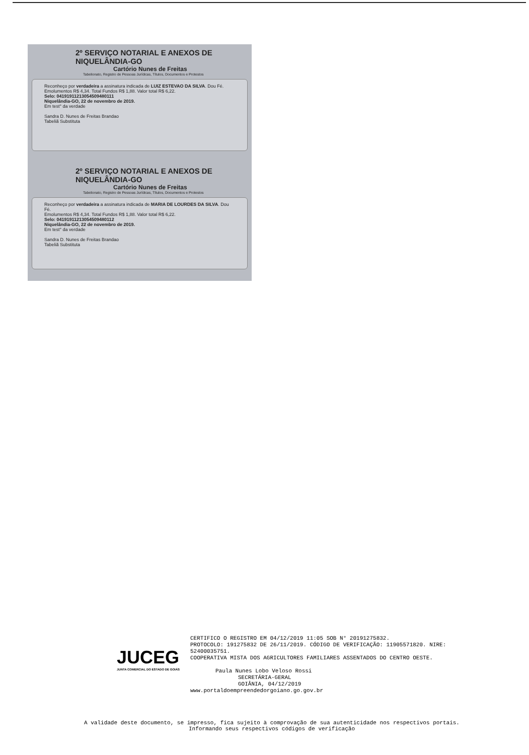2º SERVIÇO NOTARIAL E ANEXOS DE NIQUELÂNDIA-GO
Cartório Nunes de Freitas
Tabelionato, Registro de Pessoas Jurídicas, Títulos, Documentos e Protestos
Reconheço por verdadeira a assinatura indicada de LUIZ ESTEVAO DA SILVA. Dou Fé.
Emolumentos R$ 4,34. Total Fundos R$ 1,88. Valor total R$ 6,22.
Selo: 04191911213054509480111
Niquelândia-GO, 22 de novembro de 2019.
Em test° da verdade
Sandra D. Nunes de Freitas Brandao
Tabeliã Substituta
2º SERVIÇO NOTARIAL E ANEXOS DE NIQUELÂNDIA-GO
Cartório Nunes de Freitas
Tabelionato, Registro de Pessoas Jurídicas, Títulos, Documentos e Protestos
Reconheço por verdadeira a assinatura indicada de MARIA DE LOURDES DA SILVA. Dou Fé.
Emolumentos R$ 4,34. Total Fundos R$ 1,88. Valor total R$ 6,22.
Selo: 04191911213054509480112
Niquelândia-GO, 22 de novembro de 2019.
Em test° da verdade
Sandra D. Nunes de Freitas Brandao
Tabeliã Substituta
JUCEG
JUNTA COMERCIAL DO ESTADO DE GOIÁS
CERTIFICO O REGISTRO EM 04/12/2019 11:05 SOB N° 20191275832.
PROTOCOLO: 191275832 DE 26/11/2019. CÓDIGO DE VERIFICAÇÃO: 11905571820. NIRE: 52400035751.
COOPERATIVA MISTA DOS AGRICULTORES FAMILIARES ASSENTADOS DO CENTRO OESTE.
Paula Nunes Lobo Veloso Rossi
SECRETÁRIA-GERAL
GOIÂNIA, 04/12/2019
www.portaldoempreendedorgoiano.go.gov.br
A validade deste documento, se impresso, fica sujeito à comprovação de sua autenticidade nos respectivos portais.
Informando seus respectivos códigos de verificação